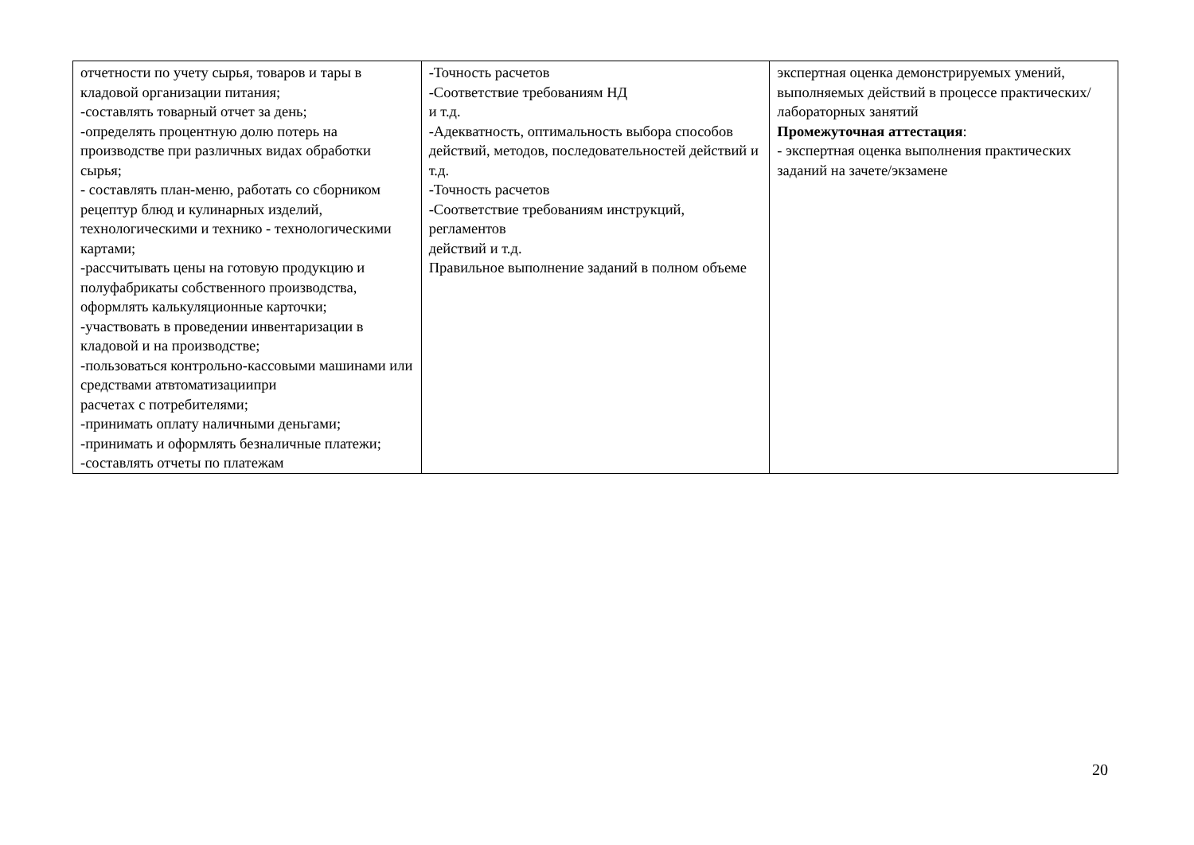| отчетности по учету сырья, товаров и тары в кладовой организации питания; -составлять товарный отчет за день; -определять процентную долю потерь на производстве при различных видах обработки сырья; - составлять план-меню, работать со сборником рецептур блюд и кулинарных изделий, технологическими и технико - технологическими картами; -рассчитывать цены на готовую продукцию и полуфабрикаты собственного производства, оформлять калькуляционные карточки; -участвовать в проведении инвентаризации в кладовой и на производстве; -пользоваться контрольно-кассовыми машинами или средствами атвтоматизациипри расчетах с потребителями; -принимать оплату наличными деньгами; -принимать и оформлять безналичные платежи; -составлять отчеты по платежам | -Точность расчетов -Соответствие требованиям НД и т.д. -Адекватность, оптимальность выбора способов действий, методов, последовательностей действий и т.д. -Точность расчетов -Соответствие требованиям инструкций, регламентов действий и т.д. Правильное выполнение заданий в полном объеме | экспертная оценка демонстрируемых умений, выполняемых действий в процессе практических/лабораторных занятий Промежуточная аттестация : - экспертная оценка выполнения практических заданий на зачете/экзамене |
20